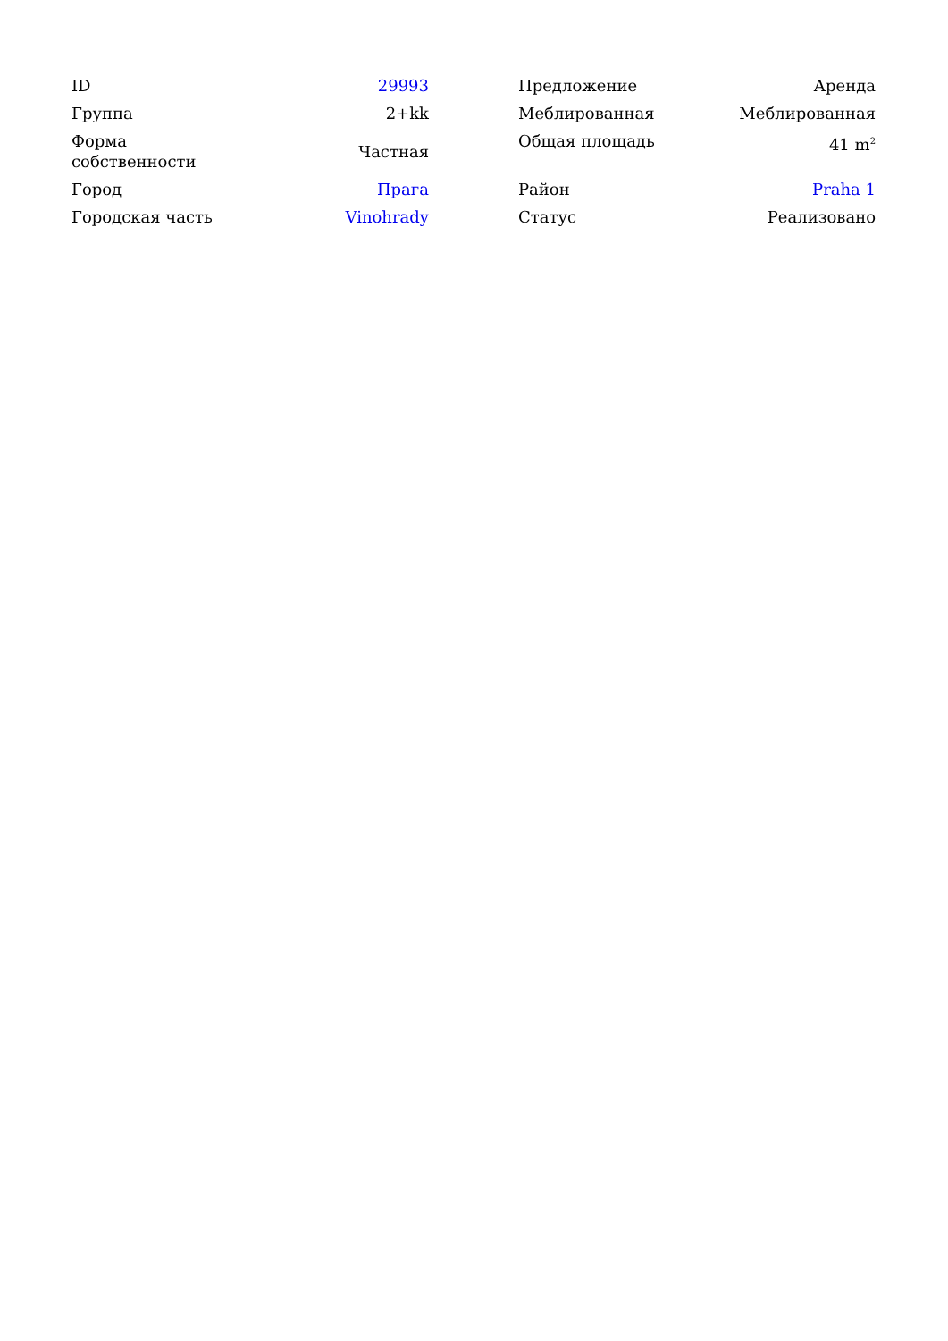| ID | 29993 |
| Группа | 2+kk |
| Форма собственности | Частная |
| Город | Прага |
| Городская часть | Vinohrady |
| Предложение | Аренда |
| Меблированная | Меблированная |
| Общая площадь | 41 m<sup>2</sup> |
| Район | Praha 1 |
| Статус | Реализовано |